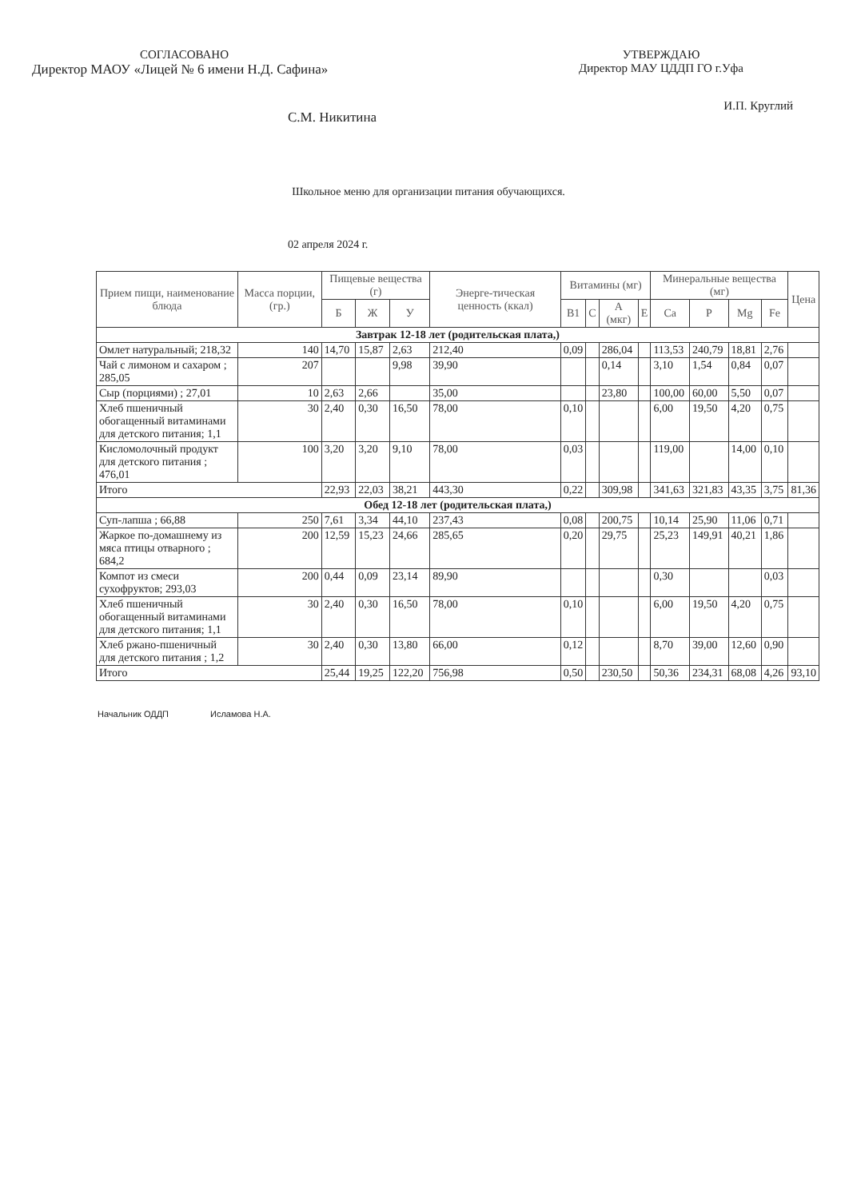СОГЛАСОВАНО
Директор МАОУ «Лицей № 6 имени Н.Д. Сафина»
С.М. Никитина
УТВЕРЖДАЮ
Директор МАУ ЦДДП ГО г.Уфа
И.П. Круглий
Школьное меню для организации питания обучающихся.
02 апреля 2024 г.
| Прием пищи, наименование блюда | Масса порции, (гр.) | Пищевые вещества (г) | | | Энерге-тическая ценность (ккал) | Витамины (мг) | | | | Минеральные вещества (мг) | | | | Цена |
| --- | --- | --- | --- | --- | --- | --- | --- | --- | --- | --- | --- | --- | --- | --- |
| | | Б | Ж | У | | B1 | C | A (мкг) | E | Ca | P | Mg | Fe | |
| Завтрак 12-18 лет (родительская плата,) | | | | | | | | | | | | | | |
| Омлет натуральный; 218,32 | 140 | 14,70 | 15,87 | 2,63 | 212,40 | 0,09 | | 286,04 | | 113,53 | 240,79 | 18,81 | 2,76 | |
| Чай с лимоном и сахаром ; 285,05 | 207 | | | 9,98 | 39,90 | | | 0,14 | | 3,10 | 1,54 | 0,84 | 0,07 | |
| Сыр (порциями) ; 27,01 | 10 | 2,63 | 2,66 | | 35,00 | | | 23,80 | | 100,00 | 60,00 | 5,50 | 0,07 | |
| Хлеб пшеничный обогащенный витаминами для детского питания; 1,1 | 30 | 2,40 | 0,30 | 16,50 | 78,00 | 0,10 | | | | 6,00 | 19,50 | 4,20 | 0,75 | |
| Кисломолочный продукт для детского питания ; 476,01 | 100 | 3,20 | 3,20 | 9,10 | 78,00 | 0,03 | | | | 119,00 | | 14,00 | 0,10 | |
| Итого | | 22,93 | 22,03 | 38,21 | 443,30 | 0,22 | | 309,98 | | 341,63 | 321,83 | 43,35 | 3,75 | 81,36 |
| Обед 12-18 лет (родительская плата,) | | | | | | | | | | | | | | |
| Суп-лапша ; 66,88 | 250 | 7,61 | 3,34 | 44,10 | 237,43 | 0,08 | | 200,75 | | 10,14 | 25,90 | 11,06 | 0,71 | |
| Жаркое по-домашнему из мяса птицы отварного ; 684,2 | 200 | 12,59 | 15,23 | 24,66 | 285,65 | 0,20 | | 29,75 | | 25,23 | 149,91 | 40,21 | 1,86 | |
| Компот из смеси сухофруктов; 293,03 | 200 | 0,44 | 0,09 | 23,14 | 89,90 | | | | | 0,30 | | | 0,03 | |
| Хлеб пшеничный обогащенный витаминами для детского питания; 1,1 | 30 | 2,40 | 0,30 | 16,50 | 78,00 | 0,10 | | | | 6,00 | 19,50 | 4,20 | 0,75 | |
| Хлеб ржано-пшеничный для детского питания ; 1,2 | 30 | 2,40 | 0,30 | 13,80 | 66,00 | 0,12 | | | | 8,70 | 39,00 | 12,60 | 0,90 | |
| Итого | | 25,44 | 19,25 | 122,20 | 756,98 | 0,50 | | 230,50 | | 50,36 | 234,31 | 68,08 | 4,26 | 93,10 |
Начальник ОДДП Исламова Н.А.